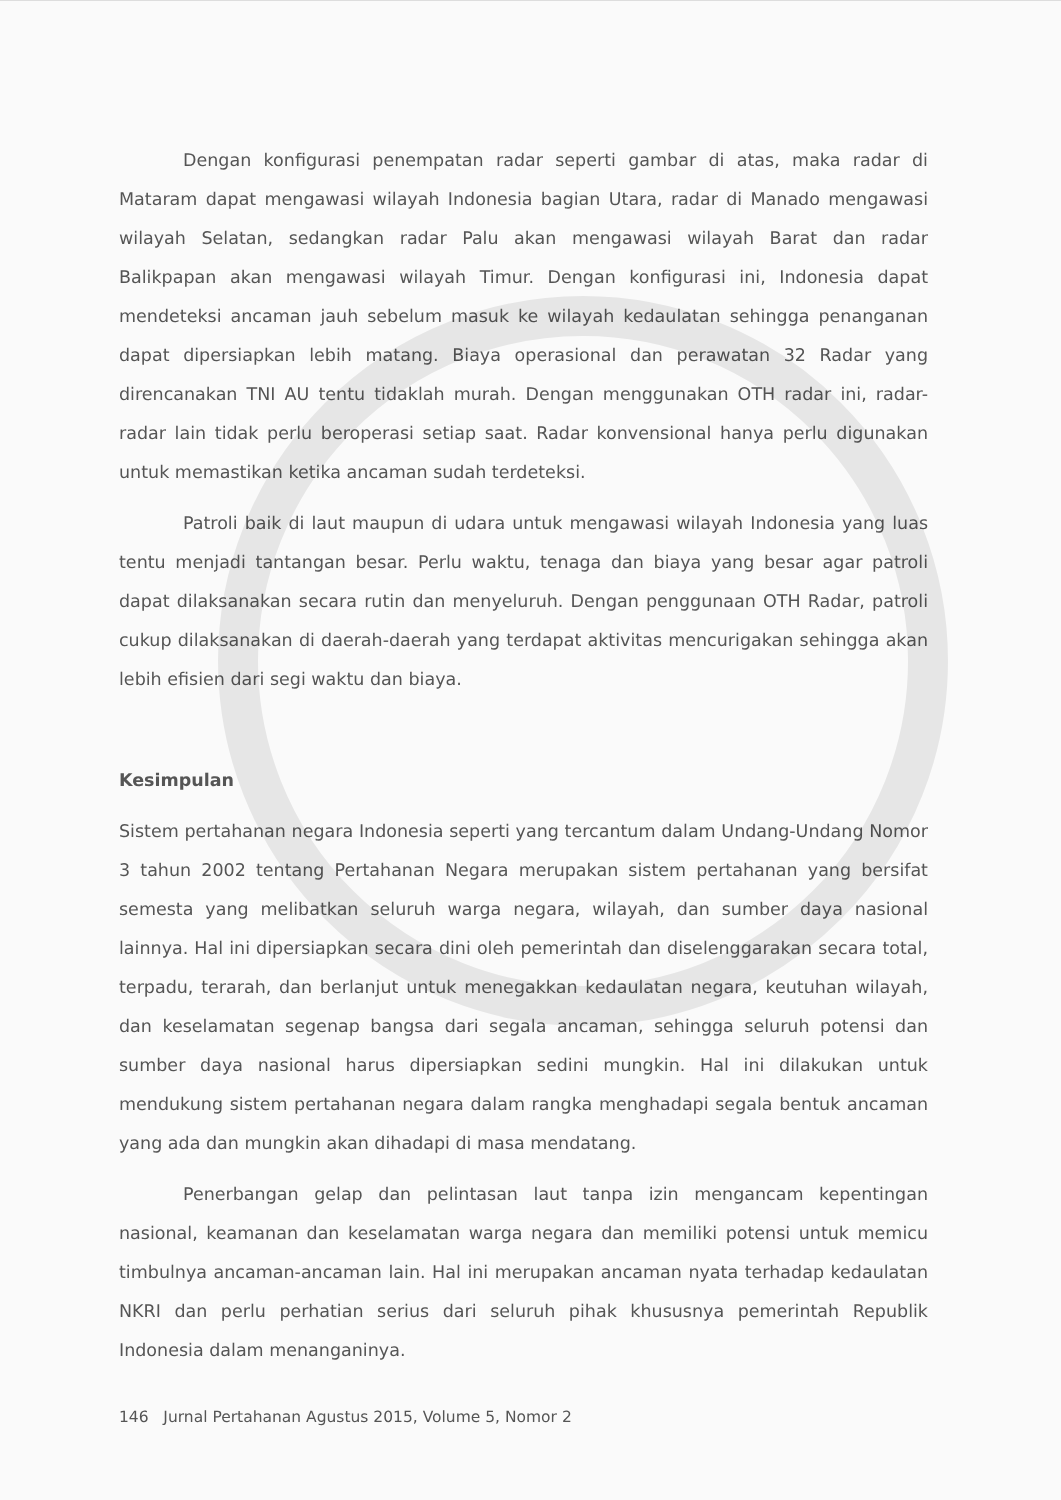Dengan konfigurasi penempatan radar seperti gambar di atas, maka radar di Mataram dapat mengawasi wilayah Indonesia bagian Utara, radar di Manado mengawasi wilayah Selatan, sedangkan radar Palu akan mengawasi wilayah Barat dan radar Balikpapan akan mengawasi wilayah Timur. Dengan konfigurasi ini, Indonesia dapat mendeteksi ancaman jauh sebelum masuk ke wilayah kedaulatan sehingga penanganan dapat dipersiapkan lebih matang. Biaya operasional dan perawatan 32 Radar yang direncanakan TNI AU tentu tidaklah murah. Dengan menggunakan OTH radar ini, radar-radar lain tidak perlu beroperasi setiap saat. Radar konvensional hanya perlu digunakan untuk memastikan ketika ancaman sudah terdeteksi.
Patroli baik di laut maupun di udara untuk mengawasi wilayah Indonesia yang luas tentu menjadi tantangan besar. Perlu waktu, tenaga dan biaya yang besar agar patroli dapat dilaksanakan secara rutin dan menyeluruh. Dengan penggunaan OTH Radar, patroli cukup dilaksanakan di daerah-daerah yang terdapat aktivitas mencurigakan sehingga akan lebih efisien dari segi waktu dan biaya.
Kesimpulan
Sistem pertahanan negara Indonesia seperti yang tercantum dalam Undang-Undang Nomor 3 tahun 2002 tentang Pertahanan Negara merupakan sistem pertahanan yang bersifat semesta yang melibatkan seluruh warga negara, wilayah, dan sumber daya nasional lainnya. Hal ini dipersiapkan secara dini oleh pemerintah dan diselenggarakan secara total, terpadu, terarah, dan berlanjut untuk menegakkan kedaulatan negara, keutuhan wilayah, dan keselamatan segenap bangsa dari segala ancaman, sehingga seluruh potensi dan sumber daya nasional harus dipersiapkan sedini mungkin. Hal ini dilakukan untuk mendukung sistem pertahanan negara dalam rangka menghadapi segala bentuk ancaman yang ada dan mungkin akan dihadapi di masa mendatang.
Penerbangan gelap dan pelintasan laut tanpa izin mengancam kepentingan nasional, keamanan dan keselamatan warga negara dan memiliki potensi untuk memicu timbulnya ancaman-ancaman lain. Hal ini merupakan ancaman nyata terhadap kedaulatan NKRI dan perlu perhatian serius dari seluruh pihak khususnya pemerintah Republik Indonesia dalam menanganinya.
146 Jurnal Pertahanan Agustus 2015, Volume 5, Nomor 2